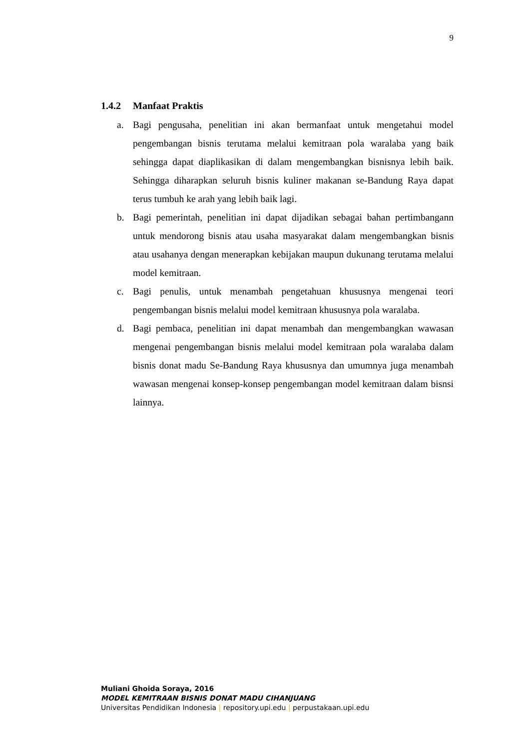9
1.4.2 Manfaat Praktis
a. Bagi pengusaha, penelitian ini akan bermanfaat untuk mengetahui model pengembangan bisnis terutama melalui kemitraan pola waralaba yang baik sehingga dapat diaplikasikan di dalam mengembangkan bisnisnya lebih baik. Sehingga diharapkan seluruh bisnis kuliner makanan se-Bandung Raya dapat terus tumbuh ke arah yang lebih baik lagi.
b. Bagi pemerintah, penelitian ini dapat dijadikan sebagai bahan pertimbangann untuk mendorong bisnis atau usaha masyarakat dalam mengembangkan bisnis atau usahanya dengan menerapkan kebijakan maupun dukunang terutama melalui model kemitraan.
c. Bagi penulis, untuk menambah pengetahuan khususnya mengenai teori pengembangan bisnis melalui model kemitraan khususnya pola waralaba.
d. Bagi pembaca, penelitian ini dapat menambah dan mengembangkan wawasan mengenai pengembangan bisnis melalui model kemitraan pola waralaba dalam bisnis donat madu Se-Bandung Raya khususnya dan umumnya juga menambah wawasan mengenai konsep-konsep pengembangan model kemitraan dalam bisnsi lainnya.
Muliani Ghoida Soraya, 2016
MODEL KEMITRAAN BISNIS DONAT MADU CIHANJUANG
Universitas Pendidikan Indonesia | repository.upi.edu | perpustakaan.upi.edu